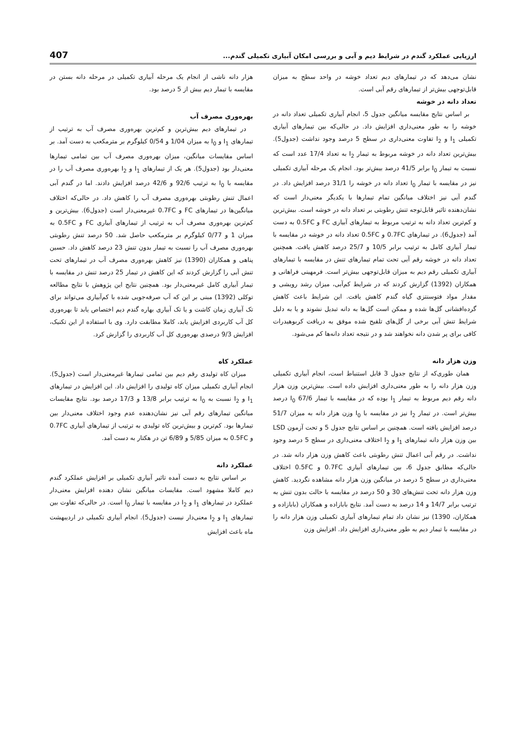ارزیابی عملکرد گندم در شرایط دیم و آبی و بررسی امکان آبیاری تکمیلی گندم... 407
نشان می‌دهد که در تیمارهای دیم تعداد خوشه در واحد سطح به میزان قابل‌توجهی بیش‌تر از تیمارهای رقم آبی است.
تعداد دانه در خوشه
بر اساس نتایج مقایسه میانگین جدول 5، انجام آبیاری تکمیلی تعداد دانه در خوشه را به طور معنی‌داری افزایش داد. در حالی‌که بین تیمارهای آبیاری تکمیلی I<sub>1</sub> و I<sub>2</sub> تفاوت معنی‌داری در سطح 5 درصد وجود نداشت (جدول5). بیش‌ترین تعداد دانه در خوشه مربوط به تیمار I<sub>2</sub> به تعداد 17/4 عدد است که نسبت به تیمار I<sub>0</sub> برابر 41/5 درصد بیش‌تر بود. انجام یک مرحله آبیاری تکمیلی نیز در مقایسه با تیمار I<sub>0</sub> تعداد دانه در خوشه را 31/1 درصد افزایش داد. در گندم آبی نیز اختلاف میانگین تمام تیمارها با یکدیگر معنی‌دار است که نشان‌دهنده تاثیر قابل‌توجه تنش رطوبتی بر تعداد دانه در خوشه است. بیش‌ترین و کم‌ترین تعداد دانه به ترتیب مربوط به تیمارهای آبیاری FC و 0.5FC به دست آمد (جدول6). در تیمارهای 0.7FC و 0.5FC تعداد دانه در خوشه در مقایسه با تیمار آبیاری کامل به ترتیب برابر 10/5 و 25/7 درصد کاهش یافت. همچنین تعداد دانه در خوشه رقم آبی تحت تمام تیمارهای تنش در مقایسه با تیمارهای آبیاری تکمیلی رقم دیم به میزان قابل‌توجهی بیش‌تر است. فرمهینی فراهانی و همکاران (1392) گزارش کردند که در شرایط کم‌آبی، میزان رشد رویشی و مقدار مواد فتوسنتزی گیاه گندم کاهش یافت. این شرایط باعث کاهش گرده‌افشانی گل‌ها شده و ممکن است گل‌ها به دانه تبدیل نشوند و یا به دلیل شرایط تنش آبی برخی از گل‌های تلقیح شده موفق به دریافت کربوهیدرات کافی برای پر شدن دانه نخواهند شد و در نتیجه تعداد دانه‌ها کم می‌شود.
وزن هزار دانه
همان طوری‌که از نتایج جدول 3 قابل استنباط است، انجام آبیاری تکمیلی وزن هزار دانه را به طور معنی‌داری افزایش داده است. بیش‌ترین وزن هزار دانه رقم دیم مربوط به تیمار I<sub>1</sub> بوده که در مقایسه با تیمار I<sub>0</sub> 67/6 درصد بیش‌تر است. در تیمار I<sub>2</sub> نیز در مقایسه با I<sub>0</sub> وزن هزار دانه به میزان 51/7 درصد افزایش یافته است. همچنین بر اساس نتایج جدول 5 و تحت آزمون LSD بین وزن هزار دانه تیمارهای I<sub>1</sub> و I<sub>2</sub> اختلاف معنی‌داری در سطح 5 درصد وجود نداشت. در رقم آبی اعمال تنش رطوبتی باعث کاهش وزن هزار دانه شد. در حالی‌که مطابق جدول 6، بین تیمارهای آبیاری 0.7FC و 0.5FC اختلاف معنی‌داری در سطح 5 درصد در میانگین وزن هزار دانه مشاهده نگردید. کاهش وزن هزار دانه تحت تنش‌های 30 و 50 درصد در مقایسه با حالت بدون تنش به ترتیب برابر 14/7 و 14 درصد به دست آمد. نتایج بابازاده و همکاران (بابازاده و همکاران، 1390) نیز نشان داد تمام تیمارهای آبیاری تکمیلی وزن هزار دانه را در مقایسه با تیمار دیم به طور معنی‌داری افزایش داد. افزایش وزن
هزار دانه ناشی از انجام یک مرحله آبیاری تکمیلی در مرحله دانه بستن در مقایسه با تیمار دیم بیش از 5 درصد بود.
بهره‌وری مصرف آب
در تیمارهای دیم بیش‌ترین و کم‌ترین بهره‌وری مصرف آب به ترتیب از تیمارهای I<sub>1</sub> و I<sub>0</sub> به میزان 1/04 و 0/54 کیلوگرم بر مترمکعب به دست آمد. بر اساس مقایسات میانگین، میزان بهره‌وری مصرف آب بین تمامی تیمارها معنی‌دار بود (جدول5). هر یک از تیمارهای I<sub>1</sub> و I<sub>2</sub> بهره‌وری مصرف آب را در مقایسه با I<sub>0</sub> به ترتیب 92/6 و 42/6 درصد افزایش دادند. اما در گندم آبی اعمال تنش رطوبتی بهره‌وری مصرف آب را کاهش داد. در حالی‌که اختلاف میانگین‌ها در تیمارهای FC و 0.7FC غیرمعنی‌دار است (جدول6). بیش‌ترین و کم‌ترین بهره‌وری مصرف آب به ترتیب از تیمارهای آبیاری FC و 0.5FC به میزان 1 و 0/77 کیلوگرم بر مترمکعب حاصل شد. 50 درصد تنش رطوبتی بهره‌وری مصرف آب را نسبت به تیمار بدون تنش 23 درصد کاهش داد. حسین پناهی و همکاران (1390) نیز کاهش بهره‌وری مصرف آب در تیمارهای تحت تنش آبی را گزارش کردند که این کاهش در تیمار 25 درصد تنش در مقایسه با تیمار آبیاری کامل غیرمعنی‌دار بود. همچنین نتایج این پژوهش با نتایج مطالعه توکلی (1392) مبنی بر این که آب صرفه‌جویی شده با کم‌آبیاری می‌تواند برای تک آبیاری زمان کاشت و یا تک آبیاری بهاره گندم دیم اختصاص یابد تا بهره‌وری کل آب کاربردی افزایش یابد، کاملا مطابقت دارد. وی با استفاده از این تکنیک، افزایش 9/3 درصدی بهره‌وری کل آب کاربردی را گزارش کرد.
عملکرد کاه
میزان کاه تولیدی رقم دیم بین تمامی تیمارها غیرمعنی‌دار است (جدول5). انجام آبیاری تکمیلی میزان کاه تولیدی را افزایش داد. این افزایش در تیمارهای I<sub>1</sub> و I<sub>2</sub> نسبت به I<sub>0</sub> به ترتیب برابر 13/8 و 17/3 درصد بود. نتایج مقایسات میانگین تیمارهای رقم آبی نیز نشان‌دهنده عدم وجود اختلاف معنی‌دار بین تیمارها بود. کم‌ترین و بیش‌ترین کاه تولیدی به ترتیب از تیمارهای آبیاری 0.7FC و 0.5FC به میزان 5/85 و 6/89 تن در هکتار به دست آمد.
عملکرد دانه
بر اساس نتایج به دست آمده تاثیر آبیاری تکمیلی بر افزایش عملکرد گندم دیم کاملا مشهود است. مقایسات میانگین نشان دهنده افزایش معنی‌دار عملکرد در تیمارهای I<sub>1</sub> و I<sub>2</sub> در مقایسه با تیمار I<sub>0</sub> است. در حالی‌که تفاوت بین تیمارهای I<sub>1</sub> و I<sub>2</sub> معنی‌دار نیست (جدول5). انجام آبیاری تکمیلی در اردیبهشت ماه باعث افزایش